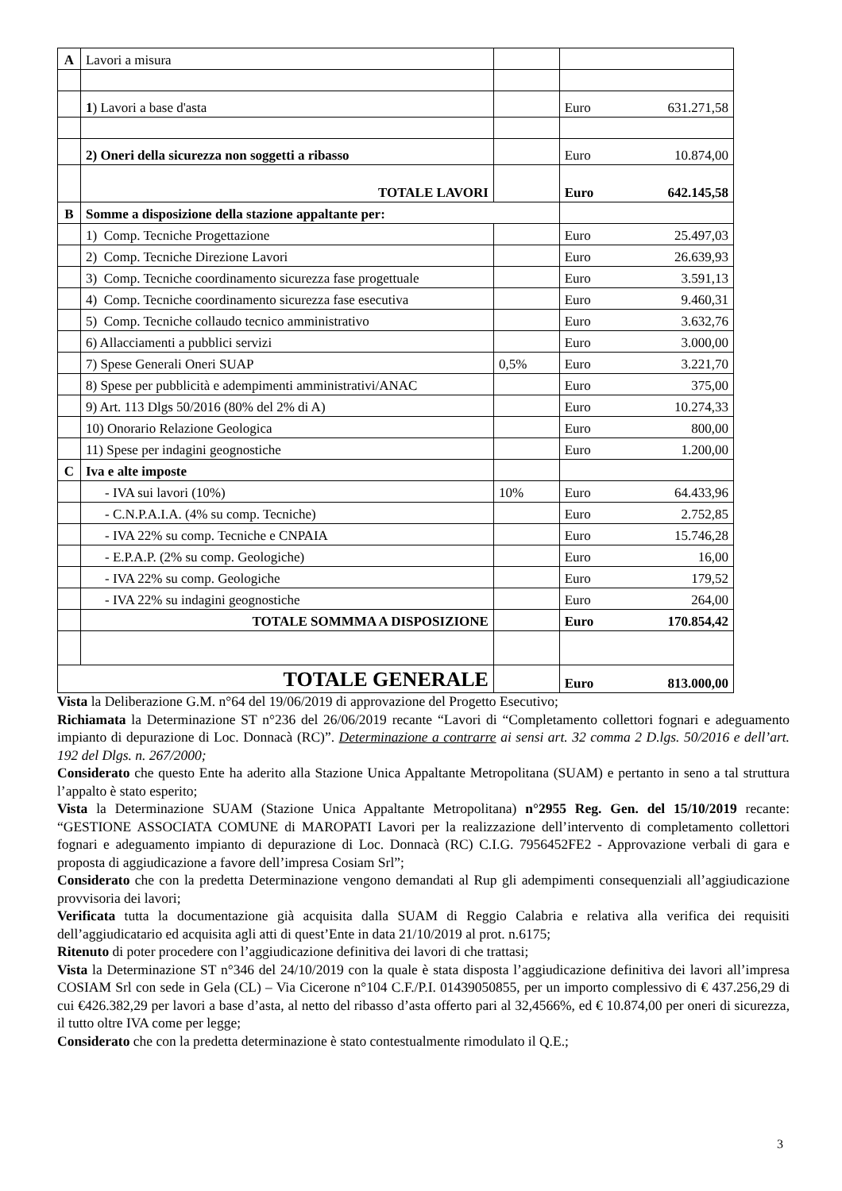| A | Lavori a misura | | | |
| | 1 ) Lavori a base d'asta | | Euro | 631.271,58 |
| | 2) Oneri della sicurezza non soggetti a ribasso | | Euro | 10.874,00 |
| | TOTALE LAVORI | | Euro | 642.145,58 |
| B | Somme a disposizione della stazione appaltante per: | | | |
| | 1) Comp. Tecniche Progettazione | | Euro | 25.497,03 |
| | 2) Comp. Tecniche Direzione Lavori | | Euro | 26.639,93 |
| | 3) Comp. Tecniche coordinamento sicurezza fase progettuale | | Euro | 3.591,13 |
| | 4) Comp. Tecniche coordinamento sicurezza fase esecutiva | | Euro | 9.460,31 |
| | 5) Comp. Tecniche collaudo tecnico amministrativo | | Euro | 3.632,76 |
| | 6) Allacciamenti a pubblici servizi | | Euro | 3.000,00 |
| | 7) Spese Generali Oneri SUAP | 0,5% | Euro | 3.221,70 |
| | 8) Spese per pubblicità e adempimenti amministrativi/ANAC | | Euro | 375,00 |
| | 9) Art. 113 Dlgs 50/2016 (80% del 2% di A) | | Euro | 10.274,33 |
| | 10) Onorario Relazione Geologica | | Euro | 800,00 |
| | 11) Spese per indagini geognostiche | | Euro | 1.200,00 |
| C | Iva e alte imposte | | | |
| | - IVA sui lavori (10%) | 10% | Euro | 64.433,96 |
| | - C.N.P.A.I.A. (4% su comp. Tecniche) | | Euro | 2.752,85 |
| | - IVA 22% su comp. Tecniche e CNPAIA | | Euro | 15.746,28 |
| | - E.P.A.P. (2% su comp. Geologiche) | | Euro | 16,00 |
| | - IVA 22% su comp. Geologiche | | Euro | 179,52 |
| | - IVA 22% su indagini geognostiche | | Euro | 264,00 |
| | TOTALE SOMMMA A DISPOSIZIONE | | Euro | 170.854,42 |
| TOTALE GENERALE | | | Euro | 813.000,00 |
Vista la Deliberazione G.M. n°64 del 19/06/2019 di approvazione del Progetto Esecutivo;
Richiamata la Determinazione ST n°236 del 26/06/2019 recante “Lavori di “Completamento collettori fognari e adeguamento impianto di depurazione di Loc. Donnacà (RC)”. Determinazione a contrarre ai sensi art. 32 comma 2 D.lgs. 50/2016 e dell’art. 192 del Dlgs. n. 267/2000;
Considerato che questo Ente ha aderito alla Stazione Unica Appaltante Metropolitana (SUAM) e pertanto in seno a tal struttura l’appalto è stato esperito;
Vista la Determinazione SUAM (Stazione Unica Appaltante Metropolitana) n°2955 Reg. Gen. del 15/10/2019 recante: “GESTIONE ASSOCIATA COMUNE di MAROPATI Lavori per la realizzazione dell’intervento di completamento collettori fognari e adeguamento impianto di depurazione di Loc. Donnacà (RC) C.I.G. 7956452FE2 - Approvazione verbali di gara e proposta di aggiudicazione a favore dell’impresa Cosiam Srl”;
Considerato che con la predetta Determinazione vengono demandati al Rup gli adempimenti consequenziali all’aggiudicazione provvisoria dei lavori;
Verificata tutta la documentazione già acquisita dalla SUAM di Reggio Calabria e relativa alla verifica dei requisiti dell’aggiudicatario ed acquisita agli atti di quest’Ente in data 21/10/2019 al prot. n.6175;
Ritenuto di poter procedere con l’aggiudicazione definitiva dei lavori di che trattasi;
Vista la Determinazione ST n°346 del 24/10/2019 con la quale è stata disposta l’aggiudicazione definitiva dei lavori all’impresa COSIAM Srl con sede in Gela (CL) – Via Cicerone n°104 C.F./P.I. 01439050855, per un importo complessivo di € 437.256,29 di cui €426.382,29 per lavori a base d’asta, al netto del ribasso d’asta offerto pari al 32,4566%, ed € 10.874,00 per oneri di sicurezza, il tutto oltre IVA come per legge;
Considerato che con la predetta determinazione è stato contestualmente rimodulato il Q.E.;
3